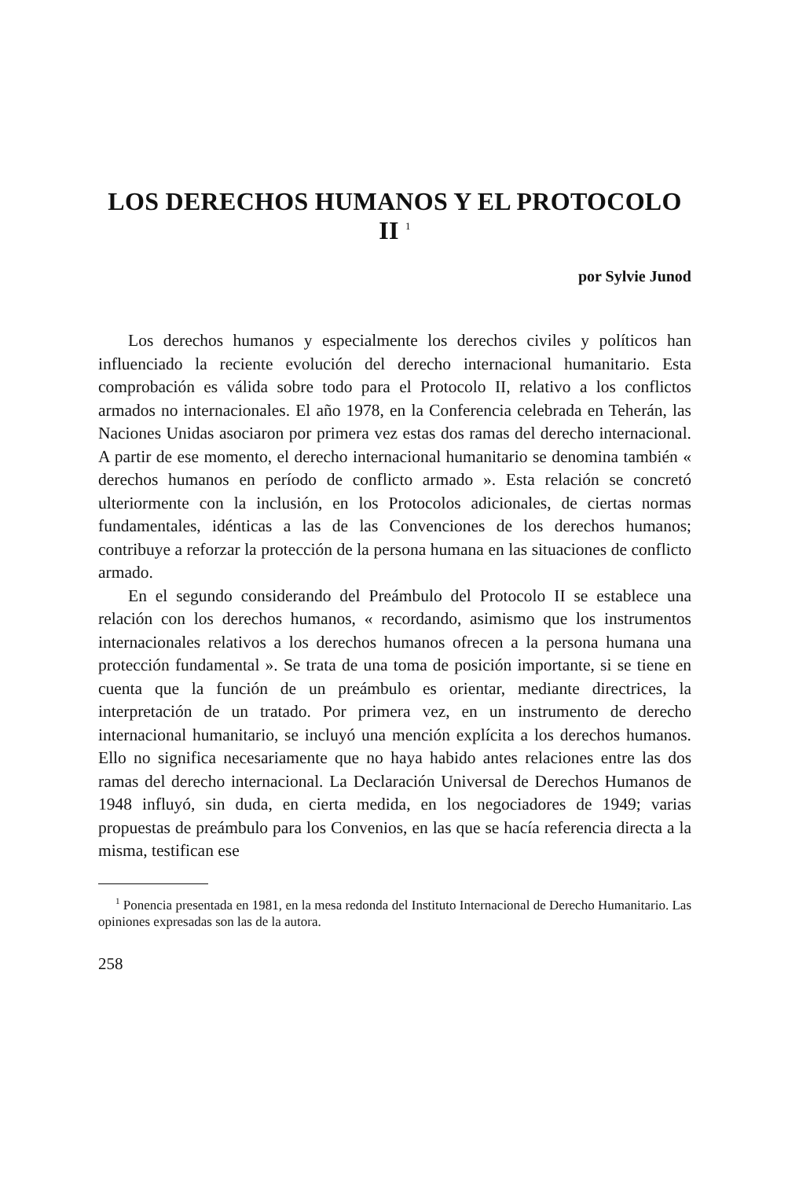LOS DERECHOS HUMANOS Y EL PROTOCOLO II <sup>1</sup>
por Sylvie Junod
Los derechos humanos y especialmente los derechos civiles y políticos han influenciado la reciente evolución del derecho internacional humanitario. Esta comprobación es válida sobre todo para el Protocolo II, relativo a los conflictos armados no internacionales. El año 1978, en la Conferencia celebrada en Teherán, las Naciones Unidas asociaron por primera vez estas dos ramas del derecho internacional. A partir de ese momento, el derecho internacional humanitario se denomina también « derechos humanos en período de conflicto armado ». Esta relación se concretó ulteriormente con la inclusión, en los Protocolos adicionales, de ciertas normas fundamentales, idénticas a las de las Convenciones de los derechos humanos; contribuye a reforzar la protección de la persona humana en las situaciones de conflicto armado.
En el segundo considerando del Preámbulo del Protocolo II se establece una relación con los derechos humanos, « recordando, asimismo que los instrumentos internacionales relativos a los derechos humanos ofrecen a la persona humana una protección fundamental ». Se trata de una toma de posición importante, si se tiene en cuenta que la función de un preámbulo es orientar, mediante directrices, la interpretación de un tratado. Por primera vez, en un instrumento de derecho internacional humanitario, se incluyó una mención explícita a los derechos humanos. Ello no significa necesariamente que no haya habido antes relaciones entre las dos ramas del derecho internacional. La Declaración Universal de Derechos Humanos de 1948 influyó, sin duda, en cierta medida, en los negociadores de 1949; varias propuestas de preámbulo para los Convenios, en las que se hacía referencia directa a la misma, testifican ese
<sup>1</sup> Ponencia presentada en 1981, en la mesa redonda del Instituto Internacional de Derecho Humanitario. Las opiniones expresadas son las de la autora.
258